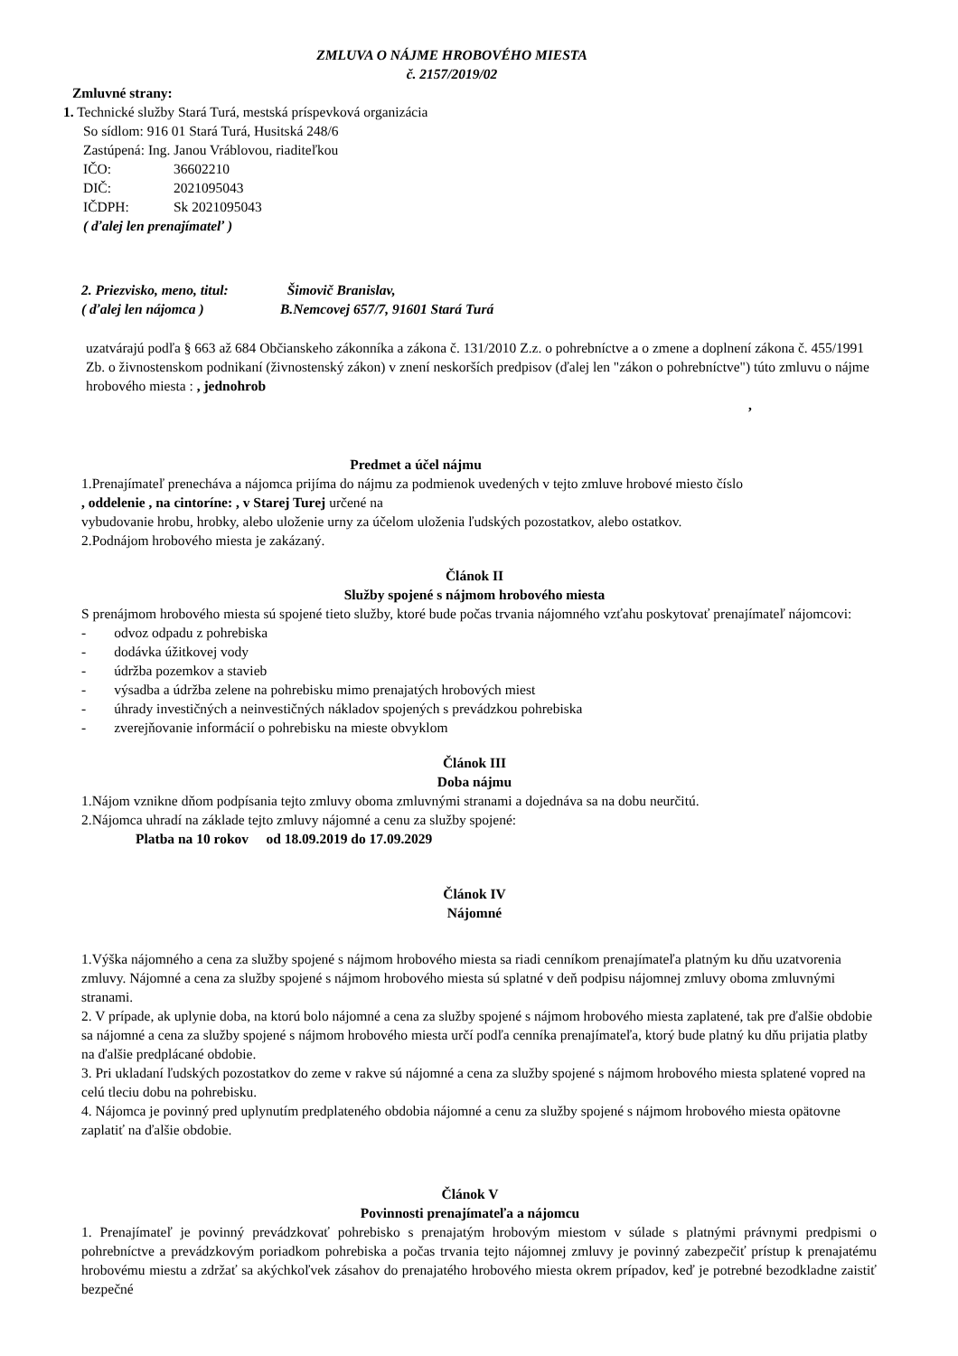ZMLUVA O NÁJME HROBOVÉHO MIESTA
č. 2157/2019/02
Zmluvné strany:
1. Technické služby Stará Turá, mestská príspevková organizácia
So sídlom: 916 01 Stará Turá, Husitská 248/6
Zastúpená: Ing. Janou Vráblovou, riaditeľkou
| IČO: | 36602210 |
| DIČ: | 2021095043 |
| IČDPH: | Sk 2021095043 |
( ďalej len prenajímateľ )
| 2. Priezvisko, meno, titul: | Šimovič Branislav, |
| ( ďalej len nájomca ) | B.Nemcovej 657/7, 91601 Stará Turá |
uzatvárajú podľa § 663 až 684 Občianskeho zákonníka a zákona č. 131/2010 Z.z. o pohrebníctve a o zmene a doplnení zákona č. 455/1991 Zb. o živnostenskom podnikaní (živnostenský zákon) v znení neskorších predpisov (ďalej len "zákon o pohrebníctve") túto zmluvu o nájme hrobového miesta : , jednohrob
,
Predmet a účel nájmu
1.Prenajímateľ prenecháva a nájomca prijíma do nájmu za podmienok uvedených v tejto zmluve hrobové miesto číslo
, oddelenie , na cintoríne: , v Starej Turej určené na
vybudovanie hrobu, hrobky, alebo uloženie urny za účelom uloženia ľudských pozostatkov, alebo ostatkov.
2.Podnájom hrobového miesta je zakázaný.
Článok II
Služby spojené s nájmom hrobového miesta
S prenájmom hrobového miesta sú spojené tieto služby, ktoré bude počas trvania nájomného vzťahu poskytovať prenajímateľ nájomcovi:
- odvoz odpadu z pohrebiska
- dodávka úžitkovej vody
- údržba pozemkov a stavieb
- výsadba a údržba zelene na pohrebisku mimo prenajatých hrobových miest
- úhrady investičných a neinvestičných nákladov spojených s prevádzkou pohrebiska
- zverejňovanie informácií o pohrebisku na mieste obvyklom
Článok III
Doba nájmu
1.Nájom vznikne dňom podpísania tejto zmluvy oboma zmluvnými stranami a dojednáva sa na dobu neurčitú.
2.Nájomca uhradí na základe tejto zmluvy nájomné a cenu za služby spojené:
Platba na 10 rokov od 18.09.2019 do 17.09.2029
Článok IV
Nájomné
1.Výška nájomného a cena za služby spojené s nájmom hrobového miesta sa riadi cenníkom prenajímateľa platným ku dňu uzatvorenia zmluvy. Nájomné a cena za služby spojené s nájmom hrobového miesta sú splatné v deň podpisu nájomnej zmluvy oboma zmluvnými stranami.
2. V prípade, ak uplynie doba, na ktorú bolo nájomné a cena za služby spojené s nájmom hrobového miesta zaplatené, tak pre ďalšie obdobie sa nájomné a cena za služby spojené s nájmom hrobového miesta určí podľa cenníka prenajímateľa, ktorý bude platný ku dňu prijatia platby na ďalšie predplácané obdobie.
3. Pri ukladaní ľudských pozostatkov do zeme v rakve sú nájomné a cena za služby spojené s nájmom hrobového miesta splatené vopred na celú tleciu dobu na pohrebisku.
4. Nájomca je povinný pred uplynutím predplateného obdobia nájomné a cenu za služby spojené s nájmom hrobového miesta opätovne zaplatiť na ďalšie obdobie.
Článok V
Povinnosti prenajímateľa a nájomcu
1. Prenajímateľ je povinný prevádzkovať pohrebisko s prenajatým hrobovým miestom v súlade s platnými právnymi predpismi o pohrebníctve a prevádzkovým poriadkom pohrebiska a počas trvania tejto nájomnej zmluvy je povinný zabezpečiť prístup k prenajatému hrobovému miestu a zdržať sa akýchkoľvek zásahov do prenajatého hrobového miesta okrem prípadov, keď je potrebné bezodkladne zaistiť bezpečné